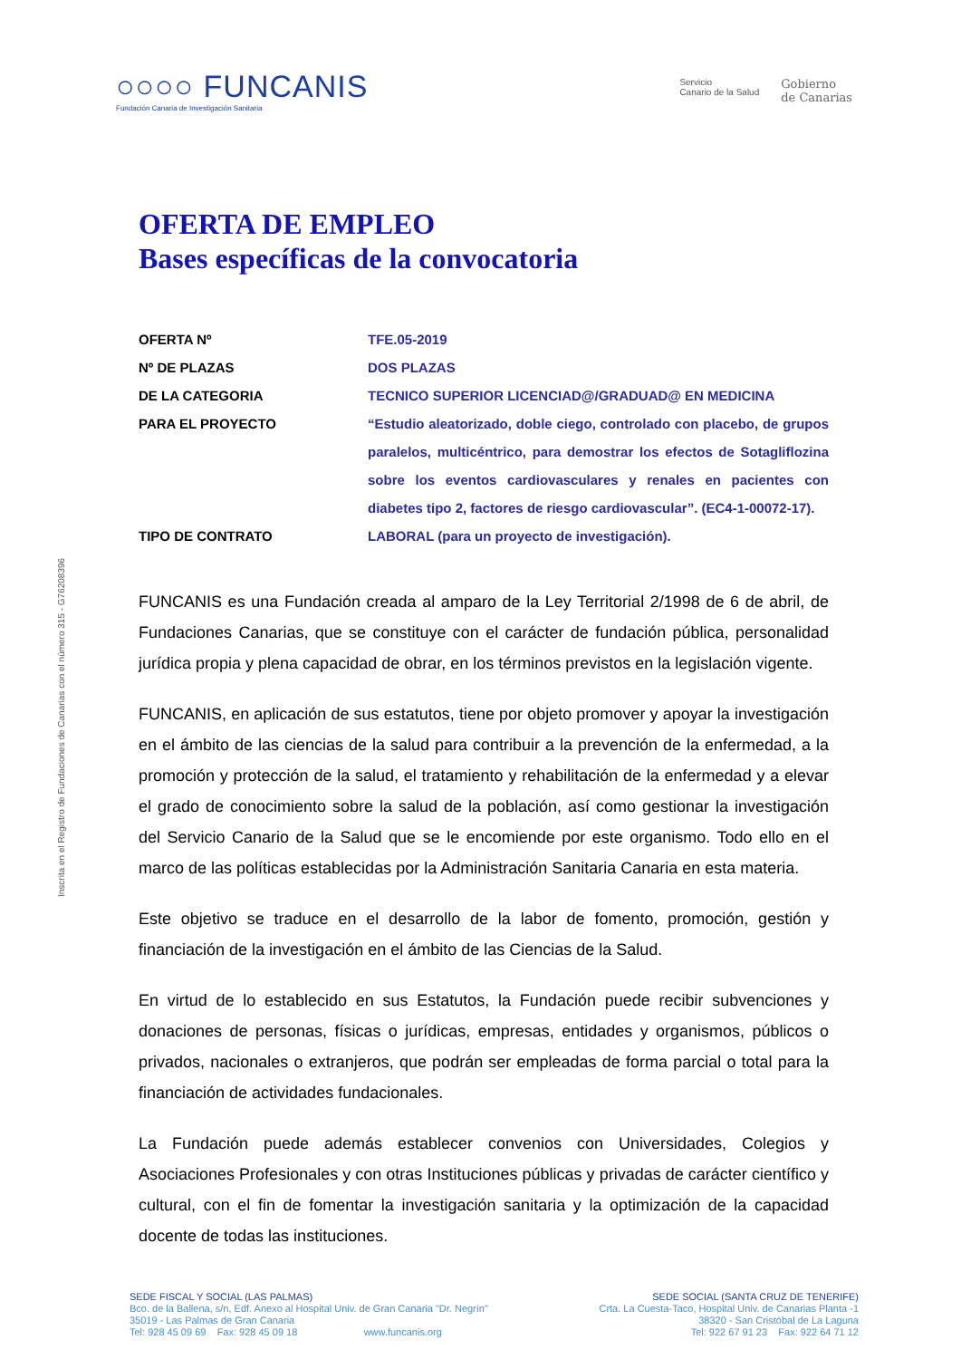○○○○ FUNCANIS
Fundación Canaria de Investigación Sanitaria
Servicio
Canario de la Salud
Gobierno
de Canarias
Inscrita en el Registro de Fundaciones de Canarias con el número 315 - G76208396
OFERTA DE EMPLEO
Bases específicas de la convocatoria
| OFERTA Nº | TFE.05-2019 |
| Nº DE PLAZAS | DOS PLAZAS |
| DE LA CATEGORIA | TECNICO SUPERIOR LICENCIAD@/GRADUAD@ EN MEDICINA |
| PARA EL PROYECTO | “Estudio aleatorizado, doble ciego, controlado con placebo, de grupos paralelos, multicéntrico, para demostrar los efectos de Sotagliflozina sobre los eventos cardiovasculares y renales en pacientes con diabetes tipo 2, factores de riesgo cardiovascular”. (EC4-1-00072-17). |
| TIPO DE CONTRATO | LABORAL (para un proyecto de investigación). |
FUNCANIS es una Fundación creada al amparo de la Ley Territorial 2/1998 de 6 de abril, de Fundaciones Canarias, que se constituye con el carácter de fundación pública, personalidad jurídica propia y plena capacidad de obrar, en los términos previstos en la legislación vigente.
FUNCANIS, en aplicación de sus estatutos, tiene por objeto promover y apoyar la investigación en el ámbito de las ciencias de la salud para contribuir a la prevención de la enfermedad, a la promoción y protección de la salud, el tratamiento y rehabilitación de la enfermedad y a elevar el grado de conocimiento sobre la salud de la población, así como gestionar la investigación del Servicio Canario de la Salud que se le encomiende por este organismo. Todo ello en el marco de las políticas establecidas por la Administración Sanitaria Canaria en esta materia.
Este objetivo se traduce en el desarrollo de la labor de fomento, promoción, gestión y financiación de la investigación en el ámbito de las Ciencias de la Salud.
En virtud de lo establecido en sus Estatutos, la Fundación puede recibir subvenciones y donaciones de personas, físicas o jurídicas, empresas, entidades y organismos, públicos o privados, nacionales o extranjeros, que podrán ser empleadas de forma parcial o total para la financiación de actividades fundacionales.
La Fundación puede además establecer convenios con Universidades, Colegios y Asociaciones Profesionales y con otras Instituciones públicas y privadas de carácter científico y cultural, con el fin de fomentar la investigación sanitaria y la optimización de la capacidad docente de todas las instituciones.
SEDE FISCAL Y SOCIAL (LAS PALMAS)
Bco. de la Ballena, s/n, Edf. Anexo al Hospital Univ. de Gran Canaria "Dr. Negrín"
35019 - Las Palmas de Gran Canaria
Tel: 928 45 09 69 Fax: 928 45 09 18 www.funcanis.org
SEDE SOCIAL (SANTA CRUZ DE TENERIFE)
Crta. La Cuesta-Taco, Hospital Univ. de Canarias Planta -1
38320 - San Cristóbal de La Laguna
Tel: 922 67 91 23 Fax: 922 64 71 12